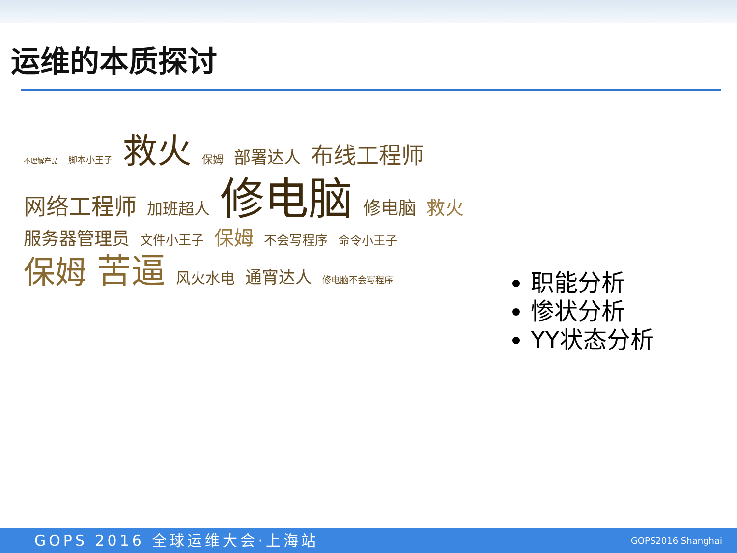运维的本质探讨
不理解产品 脚本小王子 救火 保姆 部署达人 布线工程师 网络工程师 加班超人 修电脑 修电脑 救火 服务器管理员 文件小王子 保姆 不会写程序 命令小王子 保姆 苦逼 风火水电 通宵达人 修电脑不会写程序
职能分析
惨状分析
YY状态分析
GOPS 2016 全球运维大会·上海站
GOPS2016 Shanghai